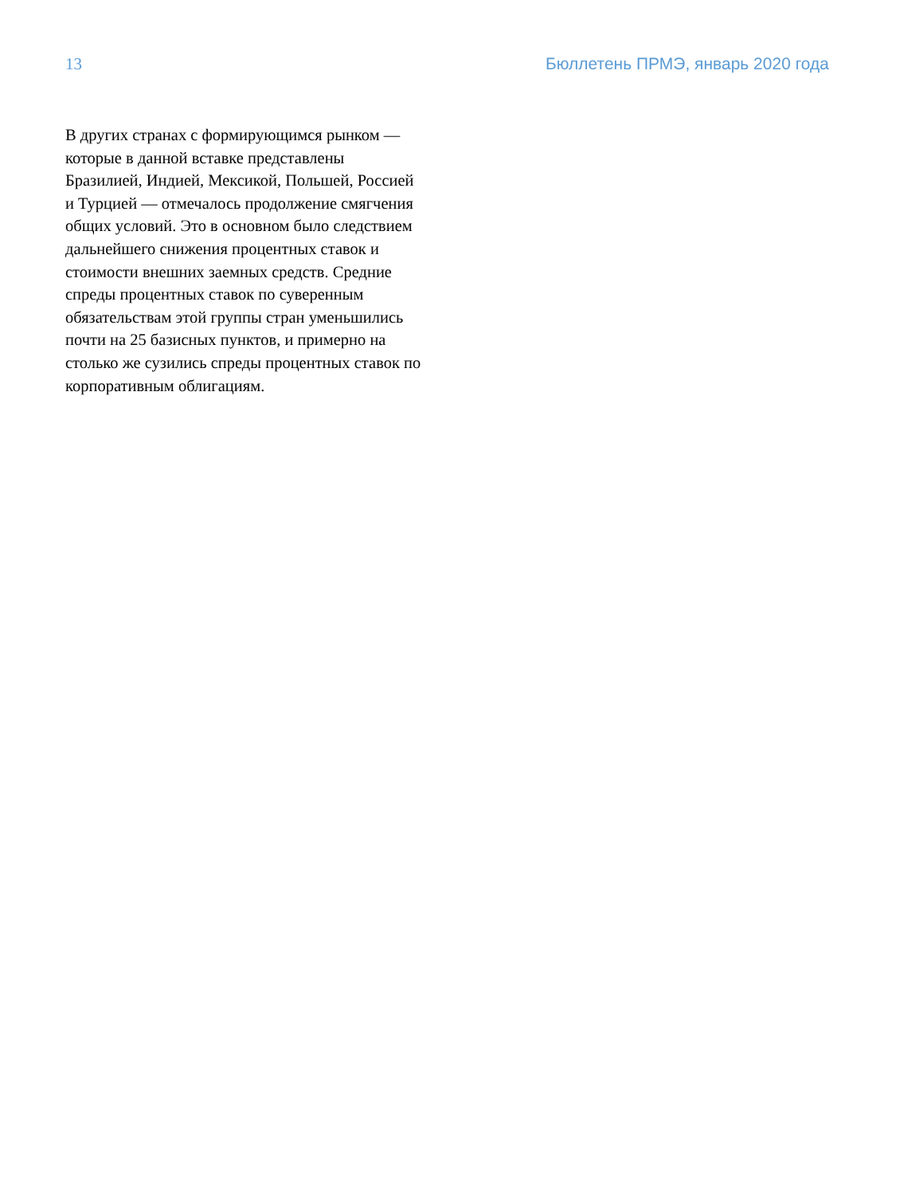13 Бюллетень ПРМЭ, январь 2020 года
В других странах с формирующимся рынком — которые в данной вставке представлены Бразилией, Индией, Мексикой, Польшей, Россией и Турцией — отмечалось продолжение смягчения общих условий. Это в основном было следствием дальнейшего снижения процентных ставок и стоимости внешних заемных средств. Средние спреды процентных ставок по суверенным обязательствам этой группы стран уменьшились почти на 25 базисных пунктов, и примерно на столько же сузились спреды процентных ставок по корпоративным облигациям.